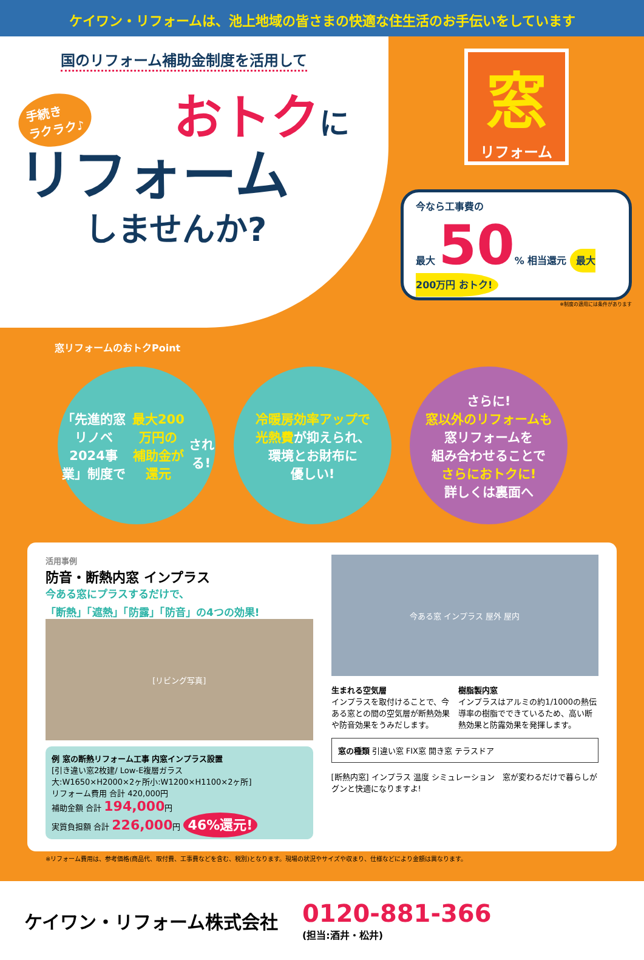ケイワン・リフォームは、池上地域の皆さまの快適な住生活のお手伝いをしています
国のリフォーム補助金制度を活用して
手続き
ラクラク♪ おトクに
リフォーム
しませんか?
窓
リフォーム
今なら工事費の
最大 50% 相当還元 最大 200万円 おトク!
※制度の適用には条件があります
窓リフォームのおトクPoint
「先進的窓リノベ
2024事業」制度で
最大200万円の
補助金が還元
される!
冷暖房効率アップで
光熱費が抑えられ、
環境とお財布に
優しい!
さらに!
窓以外のリフォームも
窓リフォームを
組み合わせることで
さらにおトクに!
詳しくは裏面へ
活用事例
防音・断熱内窓 インプラス
今ある窓にプラスするだけで、
「断熱」「遮熱」「防露」「防音」の4つの効果!
[リビング写真]
例 窓の断熱リフォーム工事 内窓インプラス設置
[引き違い窓2枚建/ Low-E複層ガラス
大:W1650×H2000×2ヶ所小:W1200×H1100×2ヶ所]
リフォーム費用 合計 420,000円
補助金額 合計 194,000円
実質負担額 合計 226,000円 46%還元!
今ある窓 インプラス 屋外 屋内
生まれる空気層
インプラスを取付けることで、今ある窓との間の空気層が断熱効果や防音効果をうみだします。
樹脂製内窓
インプラスはアルミの約1/1000の熱伝導率の樹脂でできているため、高い断熱効果と防露効果を発揮します。
窓の種類 引違い窓 FIX窓 開き窓 テラスドア
[断熱内窓] インプラス 温度 シミュレーション　窓が変わるだけで暮らしがグンと快適になりますよ!
※リフォーム費用は、参考価格(商品代、取付費、工事費などを含む、税別)となります。現場の状況やサイズや収まり、仕様などにより金額は異なります。
ケイワン・リフォーム株式会社 0120-881-366
(担当:酒井・松井)